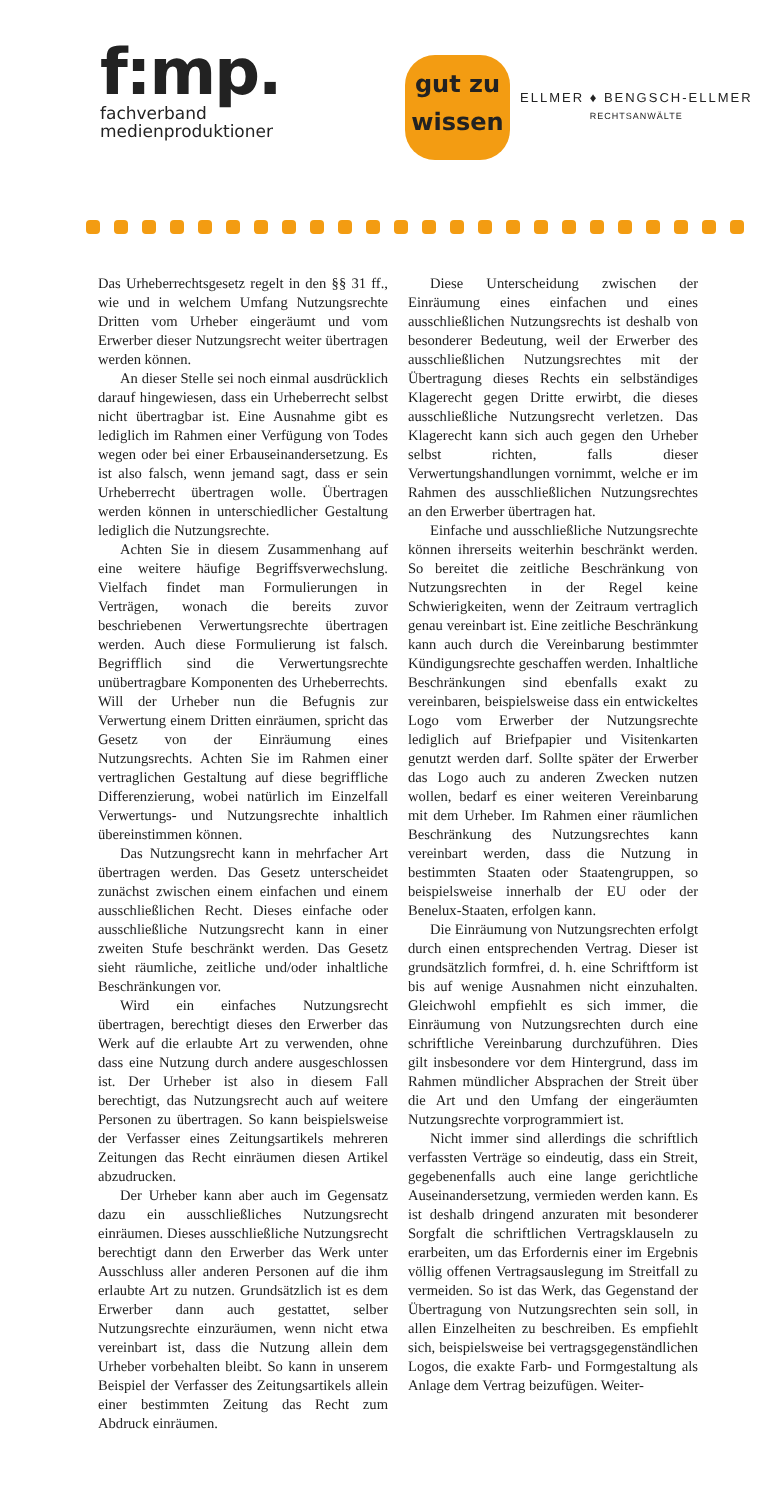f:mp.
fachverband
medienproduktioner
gut zu
wissen
ELLMER ♦ BENGSCH-ELLMER
RECHTSANWÄLTE
Das Urheberrechtsgesetz regelt in den §§ 31 ff., wie und in welchem Umfang Nutzungsrechte Dritten vom Urheber eingeräumt und vom Erwerber dieser Nutzungsrecht weiter übertragen werden können.
An dieser Stelle sei noch einmal ausdrücklich darauf hingewiesen, dass ein Urheberrecht selbst nicht übertragbar ist. Eine Ausnahme gibt es lediglich im Rahmen einer Verfügung von Todes wegen oder bei einer Erbauseinandersetzung. Es ist also falsch, wenn jemand sagt, dass er sein Urheberrecht übertragen wolle. Übertragen werden können in unterschiedlicher Gestaltung lediglich die Nutzungsrechte.
Achten Sie in diesem Zusammenhang auf eine weitere häufige Begriffsverwechslung. Vielfach findet man Formulierungen in Verträgen, wonach die bereits zuvor beschriebenen Verwertungsrechte übertragen werden. Auch diese Formulierung ist falsch. Begrifflich sind die Verwertungsrechte unübertragbare Komponenten des Urheberrechts. Will der Urheber nun die Befugnis zur Verwertung einem Dritten einräumen, spricht das Gesetz von der Einräumung eines Nutzungsrechts. Achten Sie im Rahmen einer vertraglichen Gestaltung auf diese begriffliche Differenzierung, wobei natürlich im Einzelfall Verwertungs- und Nutzungsrechte inhaltlich übereinstimmen können.
Das Nutzungsrecht kann in mehrfacher Art übertragen werden. Das Gesetz unterscheidet zunächst zwischen einem einfachen und einem ausschließlichen Recht. Dieses einfache oder ausschließliche Nutzungsrecht kann in einer zweiten Stufe beschränkt werden. Das Gesetz sieht räumliche, zeitliche und/oder inhaltliche Beschränkungen vor.
Wird ein einfaches Nutzungsrecht übertragen, berechtigt dieses den Erwerber das Werk auf die erlaubte Art zu verwenden, ohne dass eine Nutzung durch andere ausgeschlossen ist. Der Urheber ist also in diesem Fall berechtigt, das Nutzungsrecht auch auf weitere Personen zu übertragen. So kann beispielsweise der Verfasser eines Zeitungsartikels mehreren Zeitungen das Recht einräumen diesen Artikel abzudrucken.
Der Urheber kann aber auch im Gegensatz dazu ein ausschließliches Nutzungsrecht einräumen. Dieses ausschließliche Nutzungsrecht berechtigt dann den Erwerber das Werk unter Ausschluss aller anderen Personen auf die ihm erlaubte Art zu nutzen. Grundsätzlich ist es dem Erwerber dann auch gestattet, selber Nutzungsrechte einzuräumen, wenn nicht etwa vereinbart ist, dass die Nutzung allein dem Urheber vorbehalten bleibt. So kann in unserem Beispiel der Verfasser des Zeitungsartikels allein einer bestimmten Zeitung das Recht zum Abdruck einräumen.
Diese Unterscheidung zwischen der Einräumung eines einfachen und eines ausschließlichen Nutzungsrechts ist deshalb von besonderer Bedeutung, weil der Erwerber des ausschließlichen Nutzungsrechtes mit der Übertragung dieses Rechts ein selbständiges Klagerecht gegen Dritte erwirbt, die dieses ausschließliche Nutzungsrecht verletzen. Das Klagerecht kann sich auch gegen den Urheber selbst richten, falls dieser Verwertungshandlungen vornimmt, welche er im Rahmen des ausschließlichen Nutzungsrechtes an den Erwerber übertragen hat.
Einfache und ausschließliche Nutzungsrechte können ihrerseits weiterhin beschränkt werden. So bereitet die zeitliche Beschränkung von Nutzungsrechten in der Regel keine Schwierigkeiten, wenn der Zeitraum vertraglich genau vereinbart ist. Eine zeitliche Beschränkung kann auch durch die Vereinbarung bestimmter Kündigungsrechte geschaffen werden. Inhaltliche Beschränkungen sind ebenfalls exakt zu vereinbaren, beispielsweise dass ein entwickeltes Logo vom Erwerber der Nutzungsrechte lediglich auf Briefpapier und Visitenkarten genutzt werden darf. Sollte später der Erwerber das Logo auch zu anderen Zwecken nutzen wollen, bedarf es einer weiteren Vereinbarung mit dem Urheber. Im Rahmen einer räumlichen Beschränkung des Nutzungsrechtes kann vereinbart werden, dass die Nutzung in bestimmten Staaten oder Staatengruppen, so beispielsweise innerhalb der EU oder der Benelux-Staaten, erfolgen kann.
Die Einräumung von Nutzungsrechten erfolgt durch einen entsprechenden Vertrag. Dieser ist grundsätzlich formfrei, d. h. eine Schriftform ist bis auf wenige Ausnahmen nicht einzuhalten. Gleichwohl empfiehlt es sich immer, die Einräumung von Nutzungsrechten durch eine schriftliche Vereinbarung durchzuführen. Dies gilt insbesondere vor dem Hintergrund, dass im Rahmen mündlicher Absprachen der Streit über die Art und den Umfang der eingeräumten Nutzungsrechte vorprogrammiert ist.
Nicht immer sind allerdings die schriftlich verfassten Verträge so eindeutig, dass ein Streit, gegebenenfalls auch eine lange gerichtliche Auseinandersetzung, vermieden werden kann. Es ist deshalb dringend anzuraten mit besonderer Sorgfalt die schriftlichen Vertragsklauseln zu erarbeiten, um das Erfordernis einer im Ergebnis völlig offenen Vertragsauslegung im Streitfall zu vermeiden. So ist das Werk, das Gegenstand der Übertragung von Nutzungsrechten sein soll, in allen Einzelheiten zu beschreiben. Es empfiehlt sich, beispielsweise bei vertragsgegenständlichen Logos, die exakte Farb- und Formgestaltung als Anlage dem Vertrag beizufügen. Weiter-